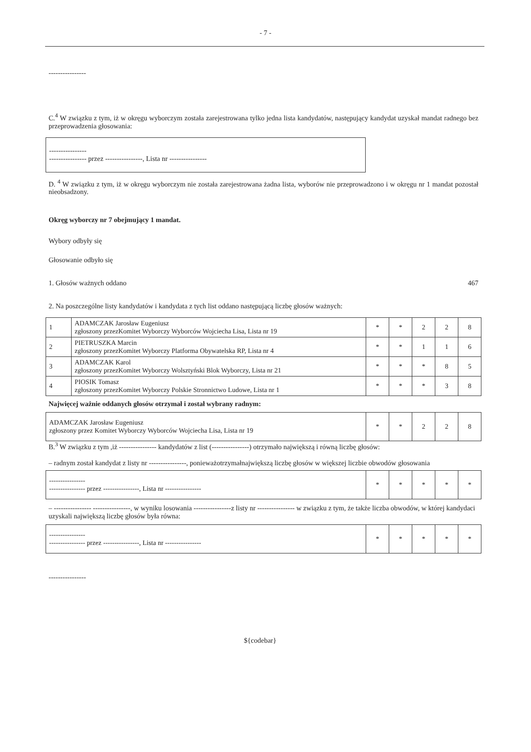- 7 -
----------------
C.<sup>4</sup> W związku z tym, iż w okręgu wyborczym została zarejestrowana tylko jedna lista kandydatów, następujący kandydat uzyskał mandat radnego bez przeprowadzenia głosowania:
----------------
---------------- przez ----------------, Lista nr ----------------
D. <sup>4</sup> W związku z tym, iż w okręgu wyborczym nie została zarejestrowana żadna lista, wyborów nie przeprowadzono i w okręgu nr 1 mandat pozostał nieobsadzony.
Okręg wyborczy nr 7 obejmujący 1 mandat.
Wybory odbyły się
Głosowanie odbyło się
1. Głosów ważnych oddano 467
2. Na poszczególne listy kandydatów i kandydata z tych list oddano następującą liczbę głosów ważnych:
| 1 | ADAMCZAK Jarosław Eugeniusz zgłoszony przezKomitet Wyborczy Wyborców Wojciecha Lisa, Lista nr 19 | * | * | 2 | 2 | 8 |
| 2 | PIETRUSZKA Marcin zgłoszony przezKomitet Wyborczy Platforma Obywatelska RP, Lista nr 4 | * | * | 1 | 1 | 6 |
| 3 | ADAMCZAK Karol zgłoszony przezKomitet Wyborczy Wolsztyński Blok Wyborczy, Lista nr 21 | * | * | * | 8 | 5 |
| 4 | PIOSIK Tomasz zgłoszony przezKomitet Wyborczy Polskie Stronnictwo Ludowe, Lista nr 1 | * | * | * | 3 | 8 |
Najwięcej ważnie oddanych głosów otrzymał i został wybrany radnym:
| ADAMCZAK Jarosław Eugeniusz zgłoszony przez Komitet Wyborczy Wyborców Wojciecha Lisa, Lista nr 19 | * | * | 2 | 2 | 8 |
B.<sup>3</sup> W związku z tym ,iż ---------------- kandydatów z list (----------------) otrzymało największą i równą liczbę głosów:
– radnym został kandydat z listy nr ----------------, ponieważotrzymałnajwiększą liczbę głosów w większej liczbie obwodów głosowania
| ---------------- ---------------- przez ----------------, Lista nr ---------------- | * | * | * | * | * |
– ---------------- ----------------, w wyniku losowania ----------------z listy nr ---------------- w związku z tym, że także liczba obwodów, w której kandydaci uzyskali największą liczbę głosów była równa:
| ---------------- ---------------- przez ----------------, Lista nr ---------------- | * | * | * | * | * |
----------------
${codebar}